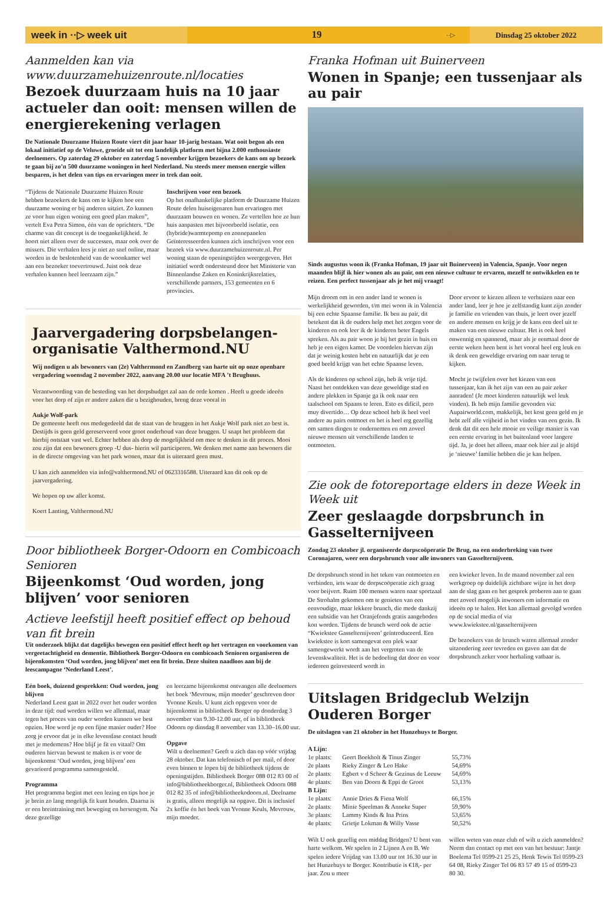week in ··▷ week uit
19
··▷
Dinsdag 25 oktober 2022
Aanmelden kan via www.duurzamehuizenroute.nl/locaties
Bezoek duurzaam huis na 10 jaar actueler dan ooit: mensen willen de energierekening verlagen
De Nationale Duurzame Huizen Route viert dit jaar haar 10-jarig bestaan. Wat ooit begon als een lokaal initiatief op de Veluwe, groeide uit tot een landelijk platform met bijna 2.000 enthousiaste deelnemers. Op zaterdag 29 oktober en zaterdag 5 november krijgen bezoekers de kans om op bezoek te gaan bij zo’n 500 duurzame woningen in heel Nederland. Nu steeds meer mensen energie willen besparen, is het delen van tips en ervaringen meer in trek dan ooit.
“Tijdens de Nationale Duurzame Huizen Route hebben bezoekers de kans om te kijken hoe een duurzame woning er bij anderen uitziet. Zo kunnen ze voor hun eigen woning een goed plan maken”, vertelt Eva Petra Simon, één van de oprichters. “De charme van dit concept is de toegankelijkheid. Je hoort niet alleen over de successen, maar ook over de missers. Die verhalen lees je niet zo snel online, maar worden in de beslotenheid van de woonkamer wel aan een bezoeker toevertrouwd. Juist ook deze verhalen kunnen heel leerzaam zijn.”
Inschrijven voor een bezoek
Op het onafhankelijke platform de Duurzame Huizen Route delen huiseigenaren hun ervaringen met duurzaam bouwen en wonen. Ze vertellen hoe ze hun huis aanpasten met bijvoorbeeld isolatie, een (hybride)warmtepomp en zonnepanelen Geïnteresseerden kunnen zich inschrijven voor een bezoek via www.duurzamehuizenroute.nl. Per woning staan de openingstijden weergegeven. Het initiatief wordt ondersteund door het Ministerie van Binnenlandse Zaken en Koninkrijksrelaties, verschillende partners, 153 gemeenten en 6 provincies.
Jaarvergadering dorpsbelangen-organisatie Valthermond.NU
Wij nodigen u als bewoners van (2e) Valthermond en Zandberg van harte uit op onze openbare vergadering woensdag 2 november 2022, aanvang 20.00 uur locatie MFA ’t Brughuus.
Verantwoording van de besteding van het dorpsbudget zal aan de orde komen . Heeft u goede ideeën voor het dorp of zijn er andere zaken die u bezighouden, breng deze vooral in
Aukje Wolf-park
De gemeente heeft ons medegedeeld dat de staat van de bruggen in het Aukje Wolf park niet zo best is. Destijds is geen geld gereserveerd voor groot onderhoud van deze bruggen. U snapt het probleem dat hierbij ontstaat vast wel. Echter hebben als dorp de mogelijkheid om mee te denken in dit proces. Mooi zou zijn dat een bewoners groep -U dus- hierin wil participeren. We denken met name aan bewoners die in de directe omgeving van het park wonen, maar dat is uiteraard geen must.
U kan zich aanmelden via info@valthermond.NU of 0623316588. Uiteraard kan dit ook op de jaarvergadering.
We hopen op uw aller komst.
Koert Lanting, Valthermond.NU
Door bibliotheek Borger-Odoorn en Combicoach Senioren
Bijeenkomst ‘Oud worden, jong blijven’ voor senioren
Actieve leefstijl heeft positief effect op behoud van fit brein
Uit onderzoek blijkt dat dagelijks bewegen een positief effect heeft op het vertragen en voorkomen van vergeetachtigheid en dementie. Bibliotheek Borger-Odoorn en combicoach Senioren organiseren de bijeenkomsten ‘Oud worden, jong blijven’ met een fit brein. Deze sluiten naadloos aan bij de leescampagne ‘Nederland Leest’.
Eén boek, duizend gesprekken: Oud worden, jong blijven
Nederland Leest gaat in 2022 over het ouder worden in deze tijd: oud worden willen we allemaal, maar tegen het proces van ouder worden kunnen we best opzien. Hoe word je op een fijne manier ouder? Hoe zorg je ervoor dat je in elke levensfase contact houdt met je medemens? Hoe blijf je fit en vitaal? Om ouderen hiervan bewust te maken is er voor de bijeenkomst ‘Oud worden, jong blijven’ een gevarieerd programma samengesteld.
Programma
Het programma begint met een lezing en tips hoe je je brein zo lang mogelijk fit kunt houden. Daarna is er een breintraining met beweging en hersengym. Na deze gezellige
en leerzame bijeenkomst ontvangen alle deelnemers het boek ‘Mevrouw, mijn moeder’ geschreven door Yvonne Keuls. U kunt zich opgeven voor de bijeenkomst in bibliotheek Borger op donderdag 3 november van 9.30-12.00 uur, of in bibliotheek Odoorn op dinsdag 8 november van 13.30–16.00 uur.
Opgave
Wilt u deelnemen? Geeft u zich dan op vóór vrijdag 28 oktober. Dat kan telefonisch of per mail, of door even binnen te lopen bij de bibliotheek tijdens de openingstijden. Bibliotheek Borger 088 012 83 00 of info@bibliotheekborger.nl, Bibliotheek Odoorn 088 012 82 35 of info@bibliotheekodoorn.nl. Deelname is gratis, alleen mogelijk na opgave. Dit is inclusief 2x koffie én het boek van Yvonne Keuls, Mevrouw, mijn moeder.
Franka Hofman uit Buinerveen
Wonen in Spanje; een tussenjaar als au pair
Sinds augustus woon ik (Franka Hofman, 19 jaar uit Buinerveen) in Valencia, Spanje. Voor negen maanden blijf ik hier wonen als au pair, om een nieuwe cultuur te ervaren, mezelf te ontwikkelen en te reizen. Een perfect tussenjaar als je het mij vraagt!
Mijn droom om in een ander land te wonen is werkelijkheid geworden, t/m mei woon ik in Valencia bij een echte Spaanse familie. Ik ben au pair, dit betekent dat ik de ouders help met het zorgen voor de kinderen en ook leer ik de kinderen beter Engels spreken. Als au pair woon je bij het gezin in huis en heb je een eigen kamer. De voordelen hiervan zijn dat je weinig kosten hebt en natuurlijk dat je een goed beeld krijgt van het echte Spaanse leven.
Als de kinderen op school zijn, heb ik vrije tijd. Naast het ontdekken van deze geweldige stad en andere plekken in Spanje ga ik ook naar een taalschool om Spaans te leren. Esto es difícil, pero muy divertido… Op deze school heb ik heel veel andere au pairs ontmoet en het is heel erg gezellig om samen dingen te ondernemen en om zoveel nieuwe mensen uit verschillende landen te ontmoeten.
Door ervoor te kiezen alleen te verhuizen naar een ander land, leer je hoe je zelfstandig kunt zijn zonder je familie en vrienden van thuis, je leert over jezelf en andere mensen en krijg je de kans een deel uit te maken van een nieuwe cultuur. Het is ook heel onwennig en spannend, maar als je eenmaal door de eerste weken heen bent is het vooral heel erg leuk en ik denk een geweldige ervaring om naar terug te kijken.
Mocht je twijfelen over het kiezen van een tussenjaar, kan ik het zijn van een au pair zeker aanraden! (Je moet kinderen natuurlijk wel leuk vinden). Ik heb mijn familie gevonden via: Aupairworld.com, makkelijk, het kost geen geld en je hebt zelf alle vrijheid in het vinden van een gezin. Ik denk dat dit een hele mooie en veilige manier is van een eerste ervaring in het buitenland voor langere tijd. Ja, je doet het alleen, maar ook hier zul je altijd je ‘nieuwe’ familie hebben die je kan helpen.
Zie ook de fotoreportage elders in deze Week in Week uit
Zeer geslaagde dorpsbrunch in Gasselternijveen
Zondag 23 oktober jl. organiseerde dorpscoöperatie De Brug, na een onderbreking van twee Coronajaren, weer een dorpsbrunch voor alle inwoners van Gasselternijveen.
De dorpsbrunch stond in het teken van ontmoeten en verbinden, iets waar de dorpscoöperatie zich graag voor beijvert. Ruim 100 mensen waren naar sportzaal De Strohalm gekomen om te genieten van een eenvoudige, maar lekkere brunch, die mede dankzij een subsidie van het Oranjefonds gratis aangeboden kon worden. Tijdens de brunch werd ook de actie “Kwiekstee Gasselternijveen’ geïntroduceerd. Een kwiekstee is kort samengevat een plek waar samengewerkt wordt aan het vergroten van de levenskwaliteit. Het is de bedoeling dat door en voor iedereen geïnvesteerd wordt in
een kwieker leven. In de maand november zal een werkgroep op duidelijk zichtbare wijze in het dorp aan de slag gaan en het gesprek proberen aan te gaan met zoveel mogelijk inwoners om informatie en ideeën op te halen. Het kan allemaal gevolgd worden op de social media of via www.kwiekstee.nl/gasselternijveen
De bezoekers van de brunch waren allemaal zonder uitzondering zeer tevreden en gaven aan dat de dorpsbrunch zeker voor herhaling vatbaar is.
Uitslagen Bridgeclub Welzijn Ouderen Borger
De uitslagen van 21 oktober in het Hunzehuys te Borger.
| A Lijn: | | |
| 1e plaats: | Geert Boekholt & Tinus Zinger | 55,73% |
| 2e plaats | Rieky Zinger & Leo Hake | 54,69% |
| 2e plaats: | Egbert v d Scheer & Gezinus de Leeuw | 54,69% |
| 4e plaats: | Ben van Doorn & Eppi de Groot | 53,13% |
| B Lijn: | | |
| 1e plaats: | Annie Dries & Fiena Wolf | 66,15% |
| 2e plaats: | Minie Speelman & Anneke Super | 59,90% |
| 3e plaats: | Lammy Kinds & Ina Prins | 53,65% |
| 4e plaats: | Grietje Lokman & Willy Vasse | 50,52% |
Wilt U ook gezellig een middag Bridgen? U bent van harte welkom. We spelen in 2 Lijnen A en B. We spelen iedere Vrijdag van 13.00 uur tot 16.30 uur in het Hunzehuys te Borger. Kontributie is €18,- per jaar. Zou u meer
willen weten van onze club of wilt u zich aanmelden? Neem dan contact op met een van het bestuur: Jantje Boelema Tel 0599-21 25 25, Henk Tewis Tel 0599-23 64 08, Rieky Zinger Tel 06 83 57 49 15 of 0599-23 80 30.